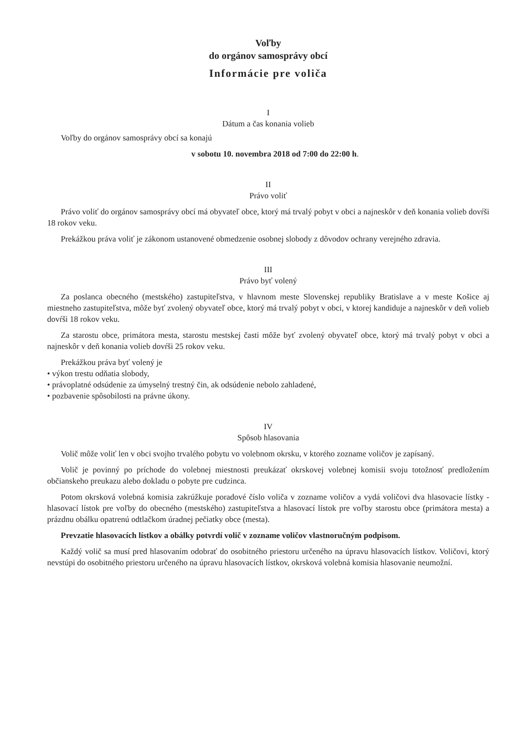Voľby
do orgánov samosprávy obcí
Informácie pre voliča
I
Dátum a čas konania volieb
Voľby do orgánov samosprávy obcí sa konajú
v sobotu 10. novembra 2018 od 7:00 do 22:00 h.
II
Právo voliť
Právo voliť do orgánov samosprávy obcí má obyvateľ obce, ktorý má trvalý pobyt v obci a najneskôr v deň konania volieb dovŕši 18 rokov veku.
Prekážkou práva voliť je zákonom ustanovené obmedzenie osobnej slobody z dôvodov ochrany verejného zdravia.
III
Právo byť volený
Za poslanca obecného (mestského) zastupiteľstva, v hlavnom meste Slovenskej republiky Bratislave a v meste Košice aj miestneho zastupiteľstva, môže byť zvolený obyvateľ obce, ktorý má trvalý pobyt v obci, v ktorej kandiduje a najneskôr v deň volieb dovŕši 18 rokov veku.
Za starostu obce, primátora mesta, starostu mestskej časti môže byť zvolený obyvateľ obce, ktorý má trvalý pobyt v obci a najneskôr v deň konania volieb dovŕši 25 rokov veku.
Prekážkou práva byť volený je
• výkon trestu odňatia slobody,
• právoplatné odsúdenie za úmyselný trestný čin, ak odsúdenie nebolo zahladené,
• pozbavenie spôsobilosti na právne úkony.
IV
Spôsob hlasovania
Volič môže voliť len v obci svojho trvalého pobytu vo volebnom okrsku, v ktorého zozname voličov je zapísaný.
Volič je povinný po príchode do volebnej miestnosti preukázať okrskovej volebnej komisii svoju totožnosť predložením občianskeho preukazu alebo dokladu o pobyte pre cudzinca.
Potom okrsková volebná komisia zakrúžkuje poradové číslo voliča v zozname voličov a vydá voličovi dva hlasovacie lístky - hlasovací lístok pre voľby do obecného (mestského) zastupiteľstva a hlasovací lístok pre voľby starostu obce (primátora mesta) a prázdnu obálku opatrenú odtlačkom úradnej pečiatky obce (mesta).
Prevzatie hlasovacích lístkov a obálky potvrdí volič v zozname voličov vlastnoručným podpisom.
Každý volič sa musí pred hlasovaním odobrať do osobitného priestoru určeného na úpravu hlasovacích lístkov. Voličovi, ktorý nevstúpi do osobitného priestoru určeného na úpravu hlasovacích lístkov, okrsková volebná komisia hlasovanie neumožní.